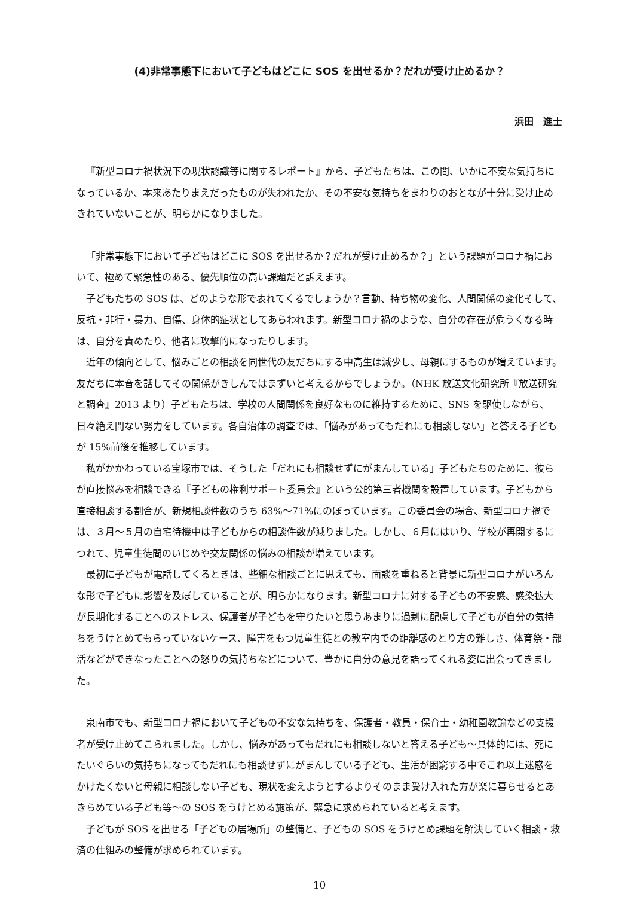(4)非常事態下において子どもはどこに SOS を出せるか？だれが受け止めるか？
浜田　進士
『新型コロナ禍状況下の現状認識等に関するレポート』から、子どもたちは、この間、いかに不安な気持ちになっているか、本来あたりまえだったものが失われたか、その不安な気持ちをまわりのおとなが十分に受け止めきれていないことが、明らかになりました。
「非常事態下において子どもはどこに SOS を出せるか？だれが受け止めるか？」という課題がコロナ禍において、極めて緊急性のある、優先順位の高い課題だと訴えます。
子どもたちの SOS は、どのような形で表れてくるでしょうか？言動、持ち物の変化、人間関係の変化そして、反抗・非行・暴力、自傷、身体的症状としてあらわれます。新型コロナ禍のような、自分の存在が危うくなる時は、自分を責めたり、他者に攻撃的になったりします。
近年の傾向として、悩みごとの相談を同世代の友だちにする中高生は減少し、母親にするものが増えています。友だちに本音を話してその関係がきしんではまずいと考えるからでしょうか。（NHK 放送文化研究所『放送研究と調査』2013 より）子どもたちは、学校の人間関係を良好なものに維持するために、SNS を駆使しながら、日々絶え間ない努力をしています。各自治体の調査では、「悩みがあってもだれにも相談しない」と答える子どもが 15%前後を推移しています。
私がかかわっている宝塚市では、そうした「だれにも相談せずにがまんしている」子どもたちのために、彼らが直接悩みを相談できる『子どもの権利サポート委員会』という公的第三者機関を設置しています。子どもから直接相談する割合が、新規相談件数のうち 63%～71%にのぼっています。この委員会の場合、新型コロナ禍では、３月～５月の自宅待機中は子どもからの相談件数が減りました。しかし、６月にはいり、学校が再開するにつれて、児童生徒間のいじめや交友関係の悩みの相談が増えています。
最初に子どもが電話してくるときは、些細な相談ごとに思えても、面談を重ねると背景に新型コロナがいろんな形で子どもに影響を及ぼしていることが、明らかになります。新型コロナに対する子どもの不安感、感染拡大が長期化することへのストレス、保護者が子どもを守りたいと思うあまりに過剰に配慮して子どもが自分の気持ちをうけとめてもらっていないケース、障害をもつ児童生徒との教室内での距離感のとり方の難しさ、体育祭・部活などができなったことへの怒りの気持ちなどについて、豊かに自分の意見を語ってくれる姿に出会ってきました。
泉南市でも、新型コロナ禍において子どもの不安な気持ちを、保護者・教員・保育士・幼稚園教諭などの支援者が受け止めてこられました。しかし、悩みがあってもだれにも相談しないと答える子ども～具体的には、死にたいぐらいの気持ちになってもだれにも相談せずにがまんしている子ども、生活が困窮する中でこれ以上迷惑をかけたくないと母親に相談しない子ども、現状を変えようとするよりそのまま受け入れた方が楽に暮らせるとあきらめている子ども等～の SOS をうけとめる施策が、緊急に求められていると考えます。
子どもが SOS を出せる「子どもの居場所」の整備と、子どもの SOS をうけとめ課題を解決していく相談・救済の仕組みの整備が求められています。
10